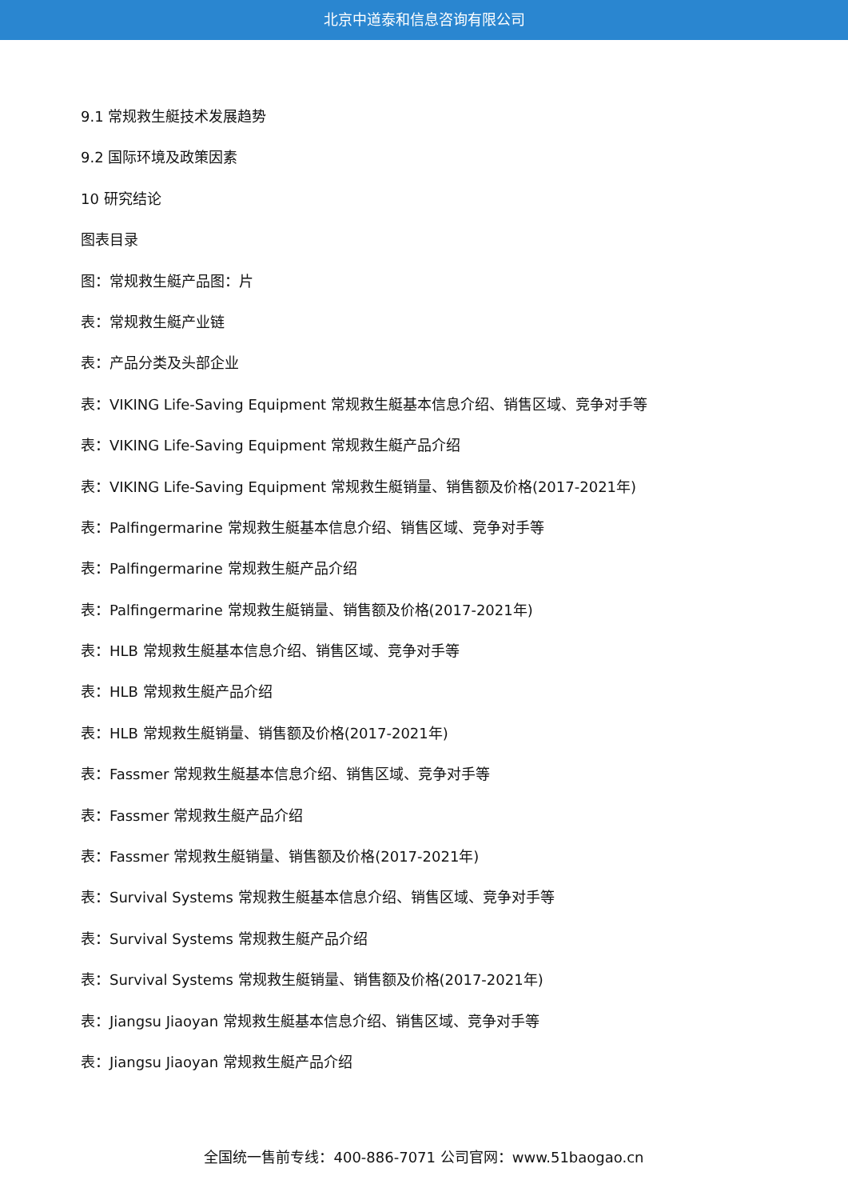北京中道泰和信息咨询有限公司
9.1 常规救生艇技术发展趋势
9.2 国际环境及政策因素
10 研究结论
图表目录
图：常规救生艇产品图：片
表：常规救生艇产业链
表：产品分类及头部企业
表：VIKING Life-Saving Equipment 常规救生艇基本信息介绍、销售区域、竞争对手等
表：VIKING Life-Saving Equipment 常规救生艇产品介绍
表：VIKING Life-Saving Equipment 常规救生艇销量、销售额及价格(2017-2021年)
表：Palfingermarine 常规救生艇基本信息介绍、销售区域、竞争对手等
表：Palfingermarine 常规救生艇产品介绍
表：Palfingermarine 常规救生艇销量、销售额及价格(2017-2021年)
表：HLB 常规救生艇基本信息介绍、销售区域、竞争对手等
表：HLB 常规救生艇产品介绍
表：HLB 常规救生艇销量、销售额及价格(2017-2021年)
表：Fassmer 常规救生艇基本信息介绍、销售区域、竞争对手等
表：Fassmer 常规救生艇产品介绍
表：Fassmer 常规救生艇销量、销售额及价格(2017-2021年)
表：Survival Systems 常规救生艇基本信息介绍、销售区域、竞争对手等
表：Survival Systems 常规救生艇产品介绍
表：Survival Systems 常规救生艇销量、销售额及价格(2017-2021年)
表：Jiangsu Jiaoyan 常规救生艇基本信息介绍、销售区域、竞争对手等
表：Jiangsu Jiaoyan 常规救生艇产品介绍
全国统一售前专线：400-886-7071 公司官网：www.51baogao.cn